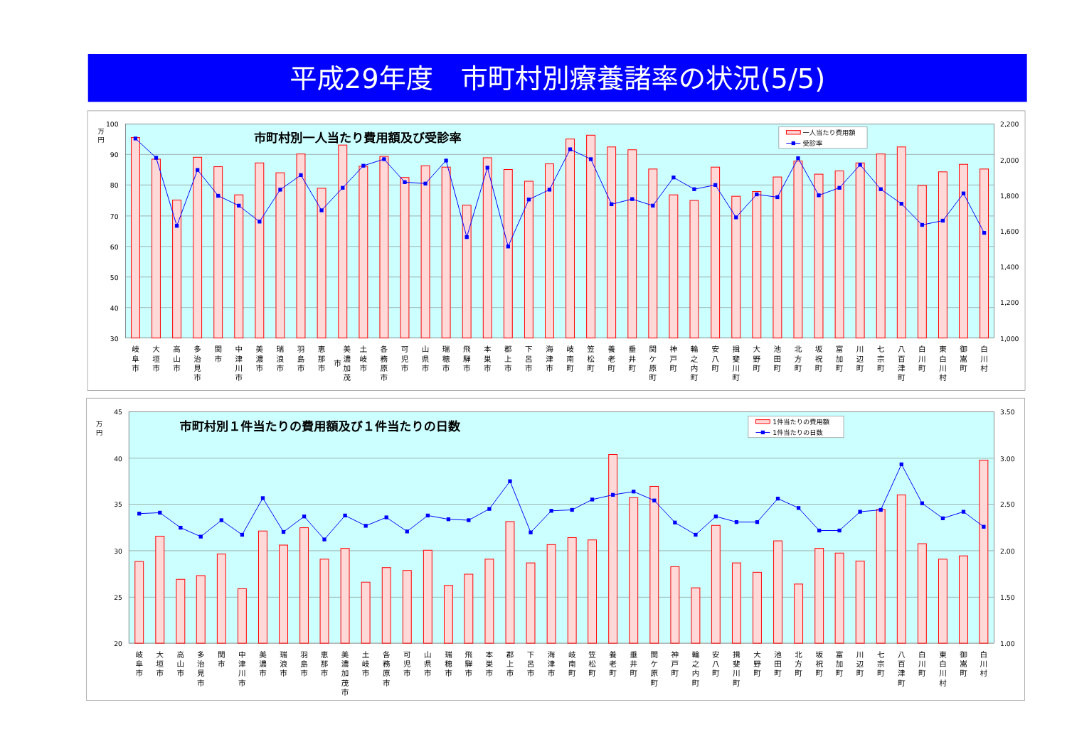平成29年度　市町村別療養諸率の状況(5/5)
万
円
100
90
80
70
60
50
40
30
2,200
2,000
1,800
1,600
1,400
1,200
1,000
市町村別一人当たり費用額及び受診率
一人当たり費用額
受診率
岐 阜 市
大 垣 市
高 山 市
多 治 見 市
関 市
中 津 川 市
美 濃 市
瑞 浪 市
羽 島 市
恵 那 市
美 濃 加 茂
市
土 岐 市
各 務 原 市
可 児 市
山 県 市
瑞 穂 市
飛 騨 市
本 巣 市
郡 上 市
下 呂 市
海 津 市
岐 南 町
笠 松 町
養 老 町
垂 井 町
関 ケ 原 町
神 戸 町
輪 之 内 町
安 八 町
揖 斐 川 町
大 野 町
池 田 町
北 方 町
坂 祝 町
富 加 町
川 辺 町
七 宗 町
八 百 津 町
白 川 町
東 白 川 村
御 嵩 町
白 川 村
万
円
45
40
35
30
25
20
3.50
3.00
2.50
2.00
1.50
1.00
市町村別１件当たりの費用額及び１件当たりの日数
1件当たりの費用額
1件当たりの日数
岐 阜 市
大 垣 市
高 山 市
多 治 見 市
関 市
中 津 川 市
美 濃 市
瑞 浪 市
羽 島 市
恵 那 市
美 濃 加 茂 市
土 岐 市
各 務 原 市
可 児 市
山 県 市
瑞 穂 市
飛 騨 市
本 巣 市
郡 上 市
下 呂 市
海 津 市
岐 南 町
笠 松 町
養 老 町
垂 井 町
関 ケ 原 町
神 戸 町
輪 之 内 町
安 八 町
揖 斐 川 町
大 野 町
池 田 町
北 方 町
坂 祝 町
富 加 町
川 辺 町
七 宗 町
八 百 津 町
白 川 町
東 白 川 村
御 嵩 町
白 川 村